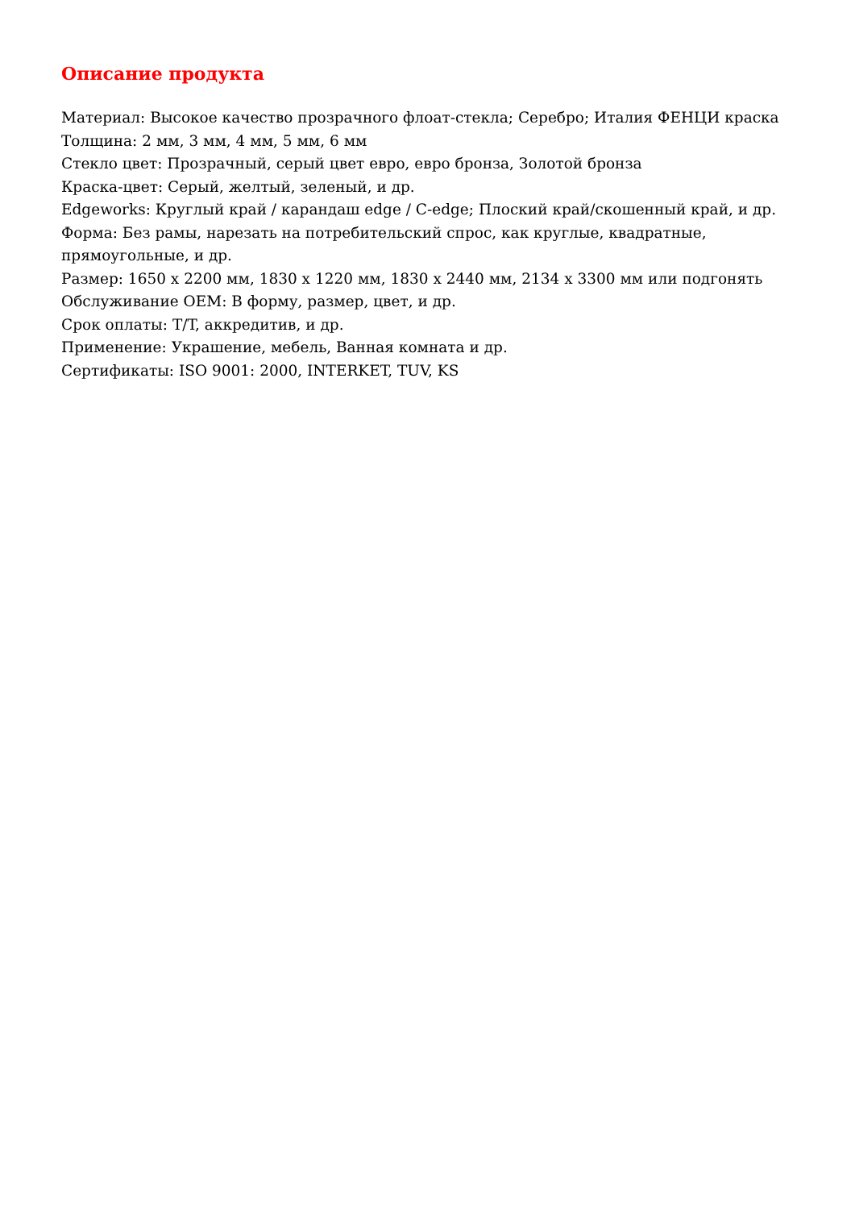Описание продукта
Материал: Высокое качество прозрачного флоат-стекла; Серебро; Италия ФЕНЦИ краска
Толщина: 2 мм, 3 мм, 4 мм, 5 мм, 6 мм
Стекло цвет: Прозрачный, серый цвет евро, евро бронза, Золотой бронза
Краска-цвет: Серый, желтый, зеленый, и др.
Edgeworks: Круглый край / карандаш edge / C-edge; Плоский край/скошенный край, и др.
Форма: Без рамы, нарезать на потребительский спрос, как круглые, квадратные, прямоугольные, и др.
Размер: 1650 x 2200 мм, 1830 x 1220 мм, 1830 x 2440 мм, 2134 x 3300 мм или подгонять
Обслуживание OEM: В форму, размер, цвет, и др.
Срок оплаты: T/T, аккредитив, и др.
Применение: Украшение, мебель, Ванная комната и др.
Сертификаты: ISO 9001: 2000, INTERKET, TUV, KS